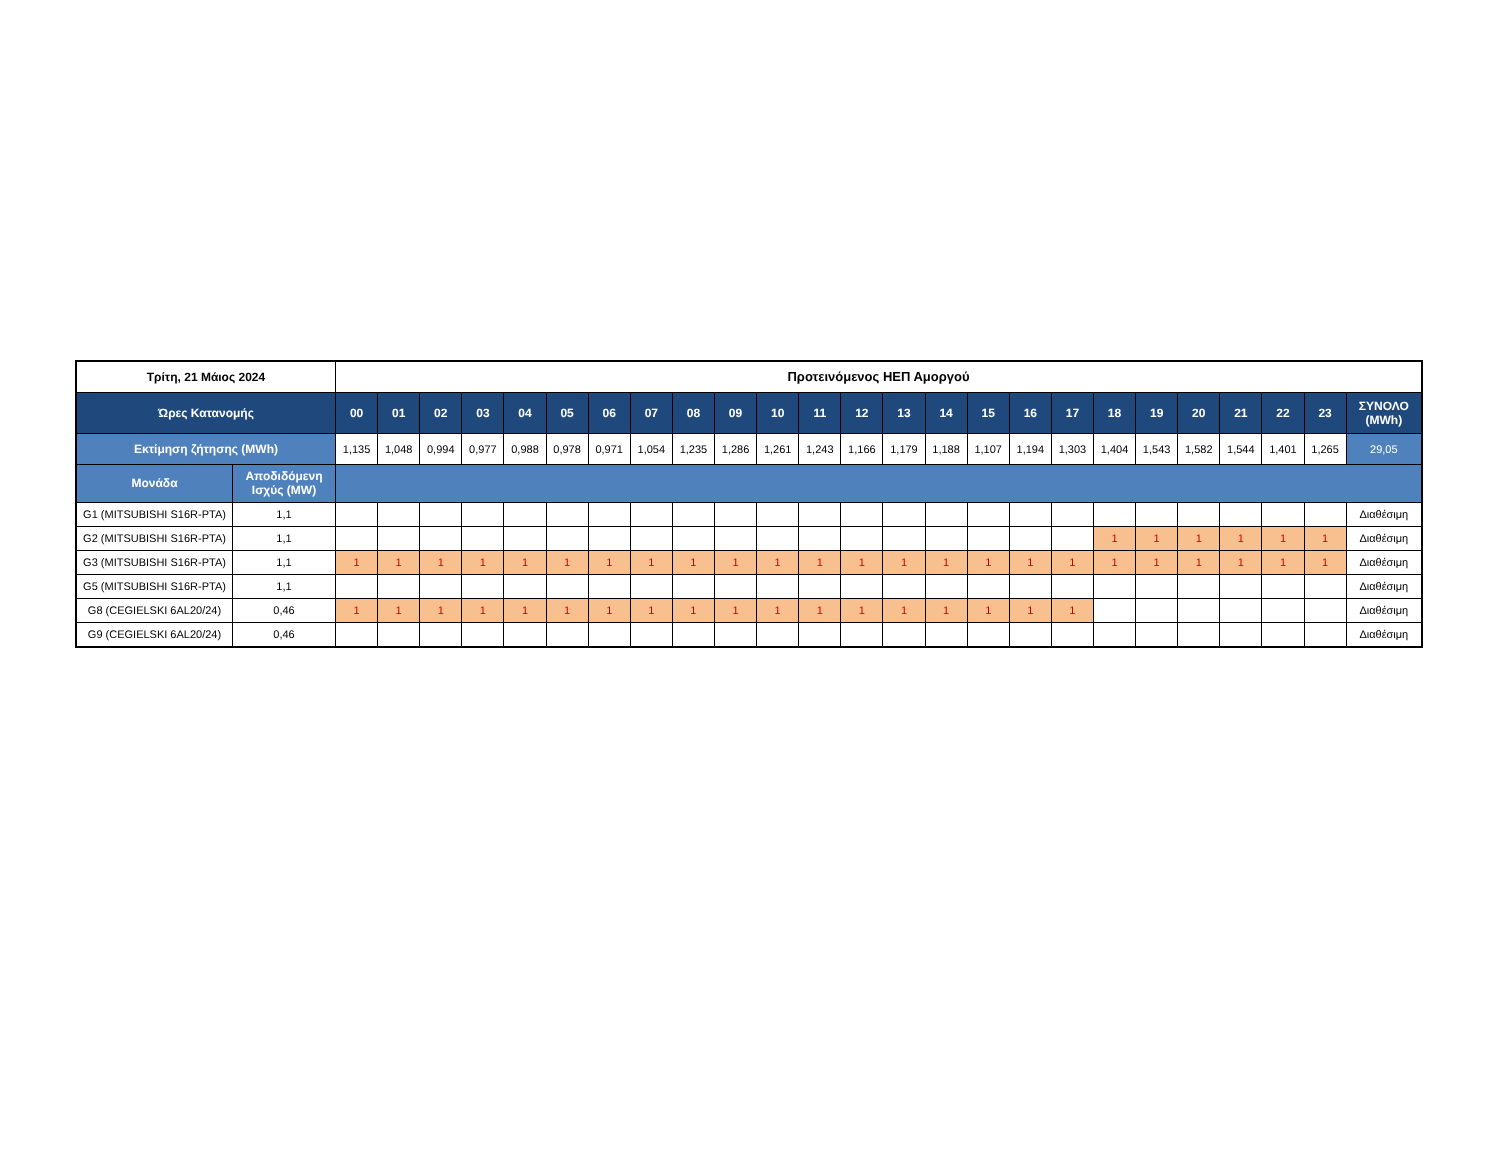| Τρίτη, 21 Μάιος 2024 | | Προτεινόμενος ΗΕΠ Αμοργού | | | | | | | | | | | | | | | | | | | | | | | | |
| --- | --- | --- | --- | --- | --- | --- | --- | --- | --- | --- | --- | --- | --- | --- | --- | --- | --- | --- | --- | --- | --- | --- | --- | --- | --- | --- |
| Ώρες Κατανομής | | 00 | 01 | 02 | 03 | 04 | 05 | 06 | 07 | 08 | 09 | 10 | 11 | 12 | 13 | 14 | 15 | 16 | 17 | 18 | 19 | 20 | 21 | 22 | 23 | ΣΥΝΟΛΟ (MWh) |
| Εκτίμηση ζήτησης (MWh) | | 1,135 | 1,048 | 0,994 | 0,977 | 0,988 | 0,978 | 0,971 | 1,054 | 1,235 | 1,286 | 1,261 | 1,243 | 1,166 | 1,179 | 1,188 | 1,107 | 1,194 | 1,303 | 1,404 | 1,543 | 1,582 | 1,544 | 1,401 | 1,265 | 29,05 |
| Μονάδα | Αποδιδόμενη Ισχύς (MW) | | | | | | | | | | | | | | | | | | | | | | | | | |
| G1 (MITSUBISHI S16R-PTA) | 1,1 | | | | | | | | | | | | | | | | | | | | | | | | | Διαθέσιμη |
| G2 (MITSUBISHI S16R-PTA) | 1,1 | | | | | | | | | | | | | | | | | | | 1 | 1 | 1 | 1 | 1 | 1 | Διαθέσιμη |
| G3 (MITSUBISHI S16R-PTA) | 1,1 | 1 | 1 | 1 | 1 | 1 | 1 | 1 | 1 | 1 | 1 | 1 | 1 | 1 | 1 | 1 | 1 | 1 | 1 | 1 | 1 | 1 | 1 | 1 | 1 | Διαθέσιμη |
| G5 (MITSUBISHI S16R-PTA) | 1,1 | | | | | | | | | | | | | | | | | | | | | | | | | Διαθέσιμη |
| G8 (CEGIELSKI 6AL20/24) | 0,46 | 1 | 1 | 1 | 1 | 1 | 1 | 1 | 1 | 1 | 1 | 1 | 1 | 1 | 1 | 1 | 1 | 1 | 1 | | | | | | | Διαθέσιμη |
| G9 (CEGIELSKI 6AL20/24) | 0,46 | | | | | | | | | | | | | | | | | | | | | | | | | Διαθέσιμη |